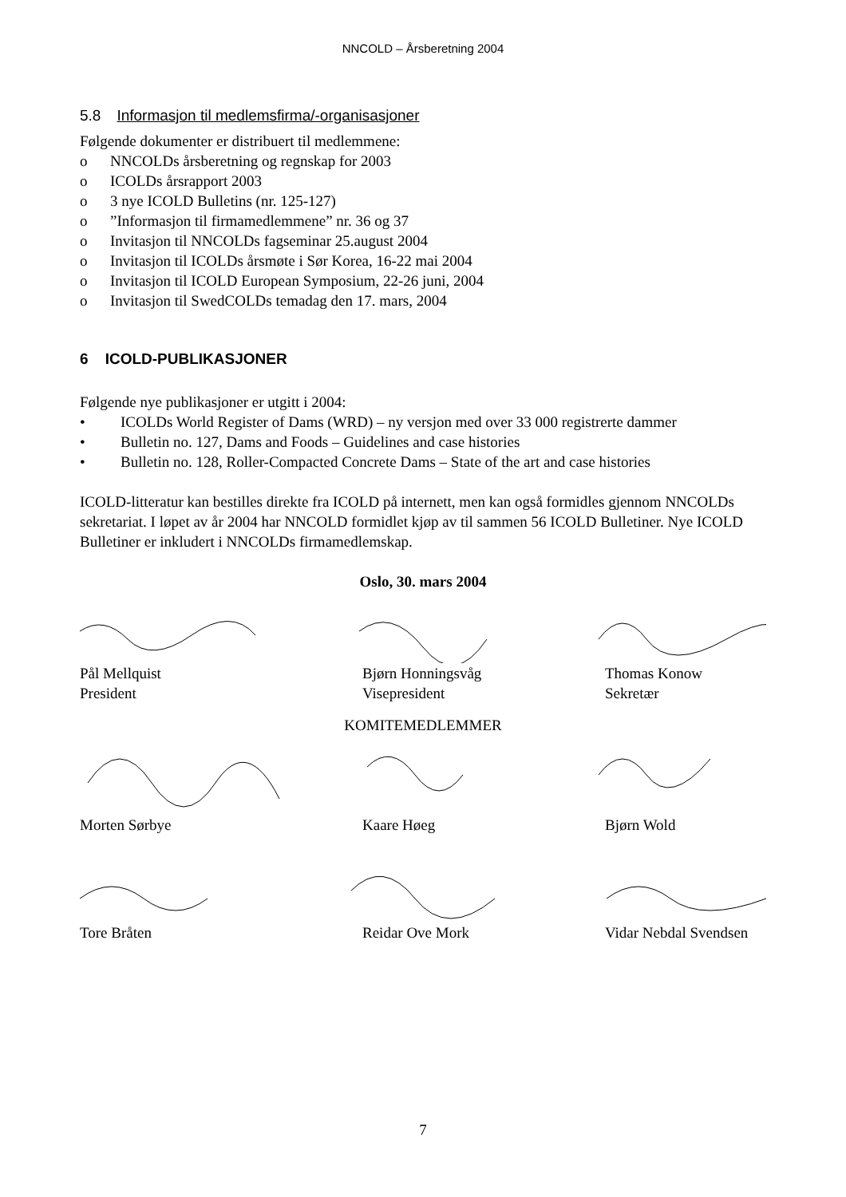NNCOLD – Årsberetning 2004
5.8 Informasjon til medlemsfirma/-organisasjoner
Følgende dokumenter er distribuert til medlemmene:
o NNCOLDs årsberetning og regnskap for 2003
o ICOLDs årsrapport 2003
o 3 nye ICOLD Bulletins (nr. 125-127)
o”Informasjon til firmamedlemmene” nr. 36 og 37
o Invitasjon til NNCOLDs fagseminar 25.august 2004
o Invitasjon til ICOLDs årsmøte i Sør Korea, 16-22 mai 2004
o Invitasjon til ICOLD European Symposium, 22-26 juni, 2004
o Invitasjon til SwedCOLDs temadag den 17. mars, 2004
6 ICOLD-PUBLIKASJONER
Følgende nye publikasjoner er utgitt i 2004:
• ICOLDs World Register of Dams (WRD) – ny versjon med over 33 000 registrerte dammer
• Bulletin no. 127, Dams and Foods – Guidelines and case histories
• Bulletin no. 128, Roller-Compacted Concrete Dams – State of the art and case histories
ICOLD-litteratur kan bestilles direkte fra ICOLD på internett, men kan også formidles gjennom NNCOLDs sekretariat. I løpet av år 2004 har NNCOLD formidlet kjøp av til sammen 56 ICOLD Bulletiner. Nye ICOLD Bulletiner er inkludert i NNCOLDs firmamedlemskap.
Oslo, 30. mars 2004
Pål Mellquist
President
Bjørn Honningsvåg
Visepresident
Thomas Konow
Sekretær
KOMITEMEDLEMMER
Morten Sørbye Kaare Høeg Bjørn Wold
Tore Bråten Reidar Ove Mork Vidar Nebdal Svendsen
7